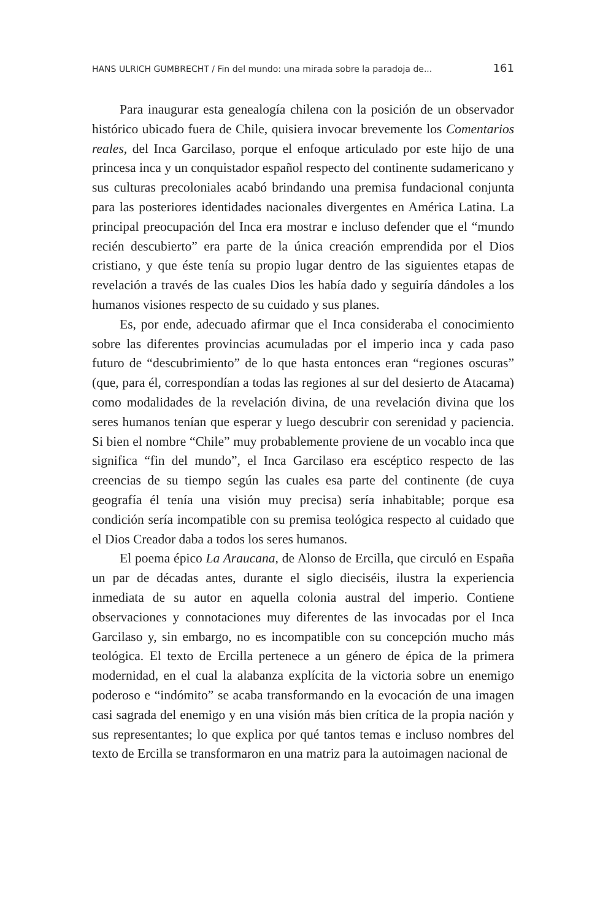HANS ULRICH GUMBRECHT / Fin del mundo: una mirada sobre la paradoja de... 161
Para inaugurar esta genealogía chilena con la posición de un observador histórico ubicado fuera de Chile, quisiera invocar brevemente los Comentarios reales, del Inca Garcilaso, porque el enfoque articulado por este hijo de una princesa inca y un conquistador español respecto del continente sudamericano y sus culturas precoloniales acabó brindando una premisa fundacional conjunta para las posteriores identidades nacionales divergentes en América Latina. La principal preocupación del Inca era mostrar e incluso defender que el “mundo recién descubierto” era parte de la única creación emprendida por el Dios cristiano, y que éste tenía su propio lugar dentro de las siguientes etapas de revelación a través de las cuales Dios les había dado y seguiría dándoles a los humanos visiones respecto de su cuidado y sus planes.
Es, por ende, adecuado afirmar que el Inca consideraba el conocimiento sobre las diferentes provincias acumuladas por el imperio inca y cada paso futuro de “descubrimiento” de lo que hasta entonces eran “regiones oscuras” (que, para él, correspondían a todas las regiones al sur del desierto de Atacama) como modalidades de la revelación divina, de una revelación divina que los seres humanos tenían que esperar y luego descubrir con serenidad y paciencia. Si bien el nombre “Chile” muy probablemente proviene de un vocablo inca que significa “fin del mundo”, el Inca Garcilaso era escéptico respecto de las creencias de su tiempo según las cuales esa parte del continente (de cuya geografía él tenía una visión muy precisa) sería inhabitable; porque esa condición sería incompatible con su premisa teológica respecto al cuidado que el Dios Creador daba a todos los seres humanos.
El poema épico La Araucana, de Alonso de Ercilla, que circuló en España un par de décadas antes, durante el siglo dieciséis, ilustra la experiencia inmediata de su autor en aquella colonia austral del imperio. Contiene observaciones y connotaciones muy diferentes de las invocadas por el Inca Garcilaso y, sin embargo, no es incompatible con su concepción mucho más teológica. El texto de Ercilla pertenece a un género de épica de la primera modernidad, en el cual la alabanza explícita de la victoria sobre un enemigo poderoso e “indómito” se acaba transformando en la evocación de una imagen casi sagrada del enemigo y en una visión más bien crítica de la propia nación y sus representantes; lo que explica por qué tantos temas e incluso nombres del texto de Ercilla se transformaron en una matriz para la autoimagen nacional de